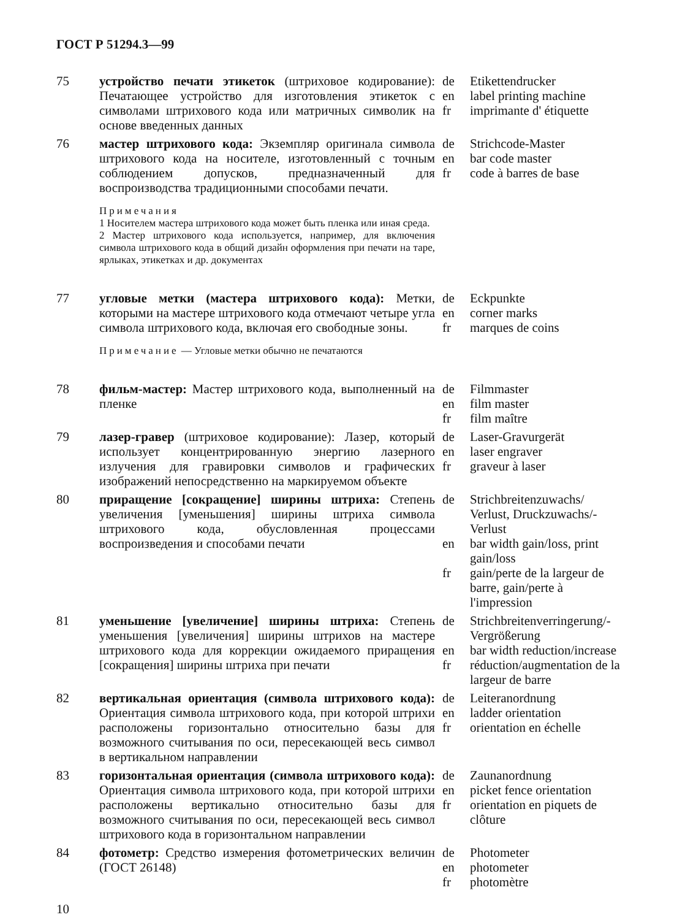ГОСТ Р 51294.3—99
| 75 | устройство печати этикеток (штриховое кодирование): Печатающее устройство для изготовления этикеток с символами штрихового кода или матричных символик на основе введенных данных | de en fr | Etikettendrucker label printing machine imprimante d' étiquette |
| 76 | мастер штрихового кода: Экземпляр оригинала символа штрихового кода на носителе, изготовленный с точным соблюдением допусков, предназначенный для воспроизводства традиционными способами печати. Примечания 1 Носителем мастера штрихового кода может быть пленка или иная среда. 2 Мастер штрихового кода используется, например, для включения символа штрихового кода в общий дизайн оформления при печати на таре, ярлыках, этикетках и др. документах | de en fr | Strichcode-Master bar code master code à barres de base |
| 77 | угловые метки (мастера штрихового кода): Метки, которыми на мастере штрихового кода отмечают четыре угла символа штрихового кода, включая его свободные зоны. Примечание — Угловые метки обычно не печатаются | de en fr | Eckpunkte corner marks marques de coins |
| 78 | фильм-мастер: Мастер штрихового кода, выполненный на пленке | de en fr | Filmmaster film master film maître |
| 79 | лазер-гравер (штриховое кодирование): Лазер, который использует концентрированную энергию лазерного излучения для гравировки символов и графических изображений непосредственно на маркируемом объекте | de en fr | Laser-Gravurgerät laser engraver graveur à laser |
| 80 | приращение [сокращение] ширины штриха: Степень увеличения [уменьшения] ширины штриха символа штрихового кода, обусловленная процессами воспроизведения и способами печати | de en fr | Strichbreitenzuwachs/ Verlust, Druckzuwachs/-Verlust bar width gain/loss, print gain/loss gain/perte de la largeur de barre, gain/perte à l'impression |
| 81 | уменьшение [увеличение] ширины штриха: Степень уменьшения [увеличения] ширины штрихов на мастере штрихового кода для коррекции ожидаемого приращения [сокращения] ширины штриха при печати | de en fr | Strichbreitenverringerung/-Vergrößerung bar width reduction/increase réduction/augmentation de la largeur de barre |
| 82 | вертикальная ориентация (символа штрихового кода): Ориентация символа штрихового кода, при которой штрихи расположены горизонтально относительно базы для возможного считывания по оси, пересекающей весь символ в вертикальном направлении | de en fr | Leiteranordnung ladder orientation orientation en échelle |
| 83 | горизонтальная ориентация (символа штрихового кода): Ориентация символа штрихового кода, при которой штрихи расположены вертикально относительно базы для возможного считывания по оси, пересекающей весь символ штрихового кода в горизонтальном направлении | de en fr | Zaunanordnung picket fence orientation orientation en piquets de clôture |
| 84 | фотометр: Средство измерения фотометрических величин (ГОСТ 26148) | de en fr | Photometer photometer photomètre |
10